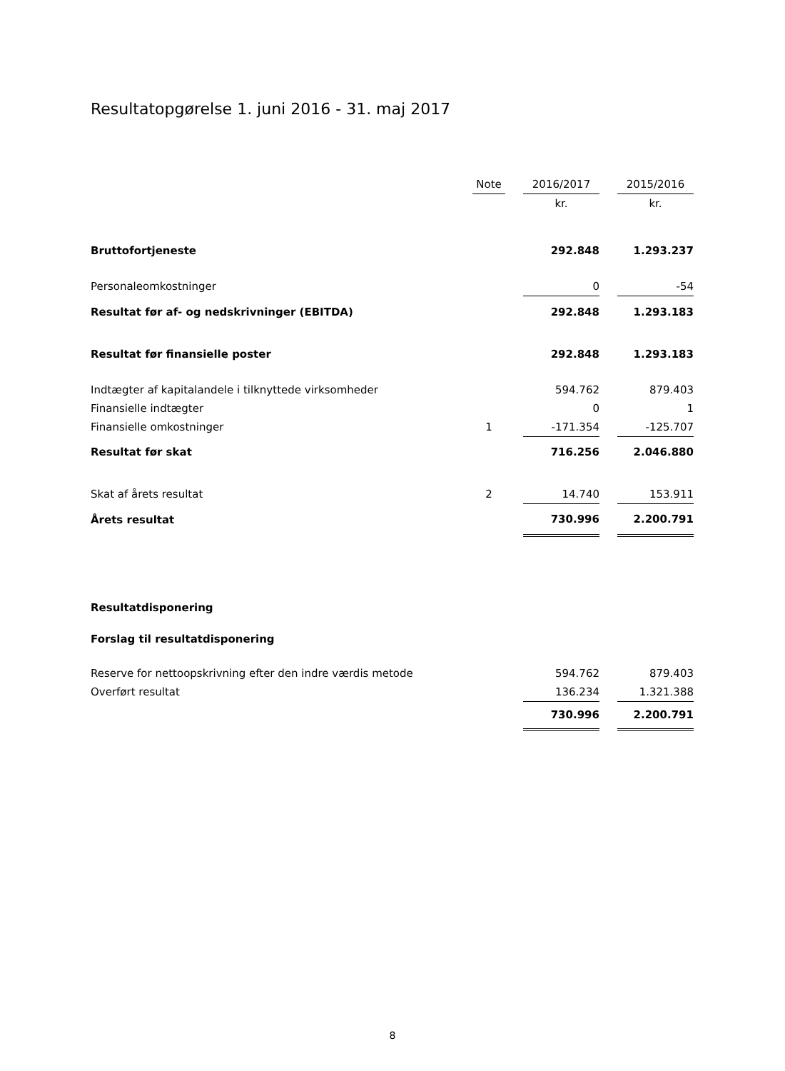Resultatopgørelse 1. juni 2016 - 31. maj 2017
| | Note | | 2016/2017 | | 2015/2016 |
| | | | kr. | | kr. |
| Bruttofortjeneste | | | 292.848 | | 1.293.237 |
| Personaleomkostninger | | | 0 | | -54 |
| Resultat før af- og nedskrivninger (EBITDA) | | | 292.848 | | 1.293.183 |
| Resultat før finansielle poster | | | 292.848 | | 1.293.183 |
| Indtægter af kapitalandele i tilknyttede virksomheder | | | 594.762 | | 879.403 |
| Finansielle indtægter | | | 0 | | 1 |
| Finansielle omkostninger | 1 | | -171.354 | | -125.707 |
| Resultat før skat | | | 716.256 | | 2.046.880 |
| Skat af årets resultat | 2 | | 14.740 | | 153.911 |
| Årets resultat | | | 730.996 | | 2.200.791 |
Resultatdisponering
Forslag til resultatdisponering
| Reserve for nettoopskrivning efter den indre værdis metode | | | 594.762 | | 879.403 |
| Overført resultat | | | 136.234 | | 1.321.388 |
| | | | 730.996 | | 2.200.791 |
8